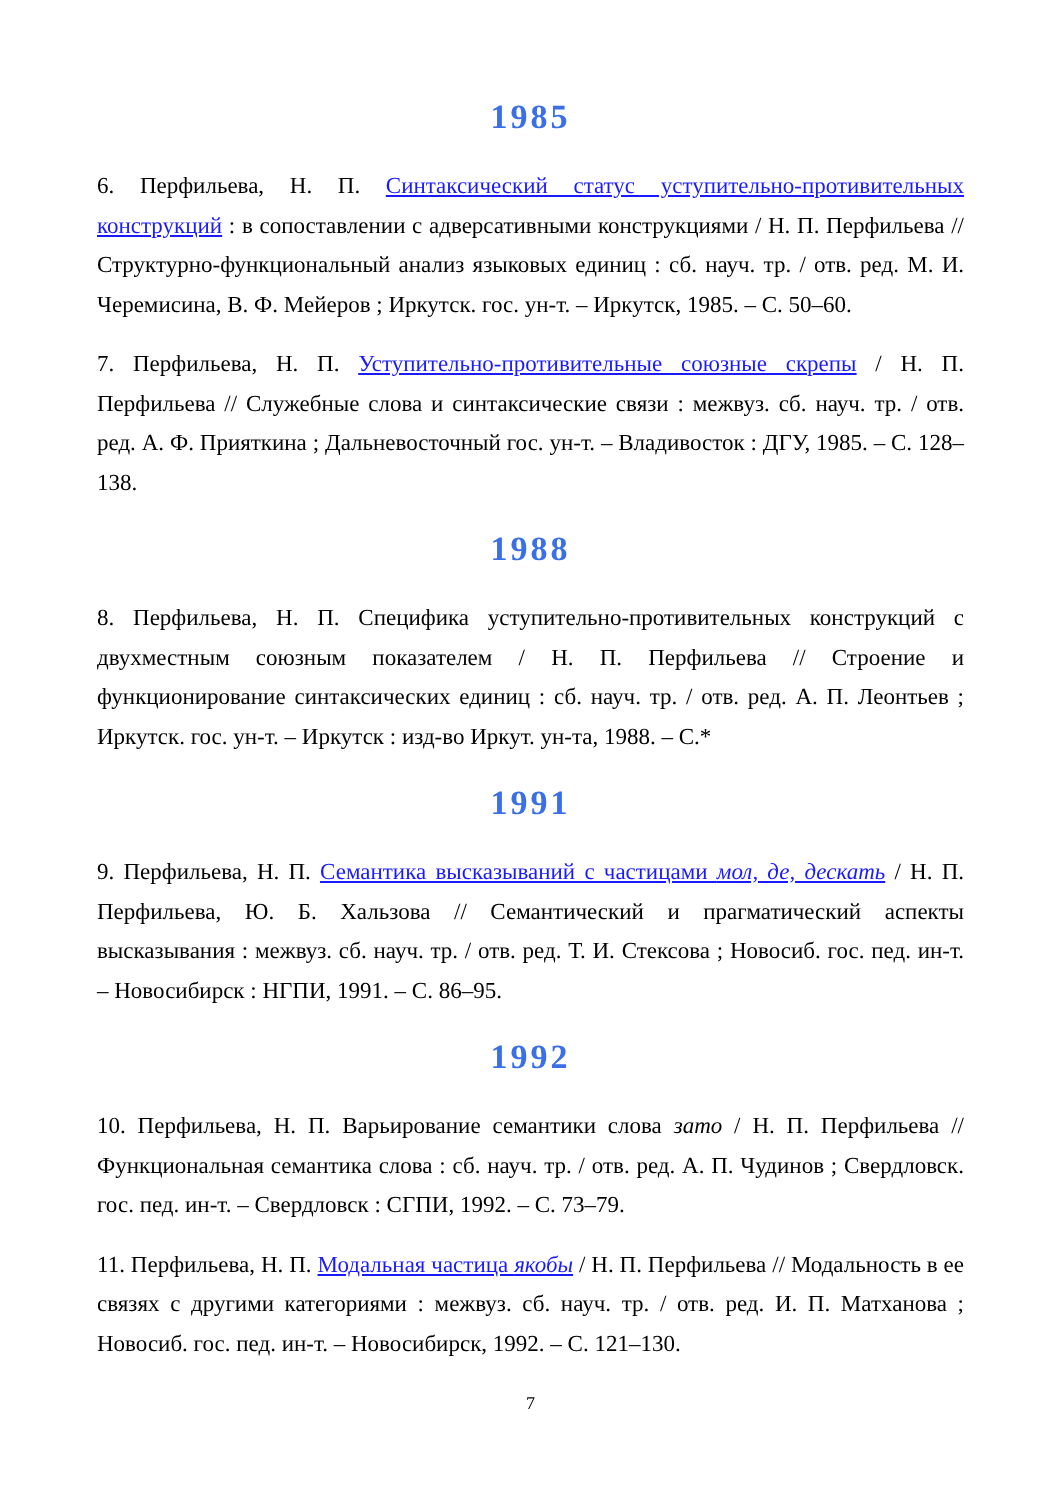1985
6. Перфильева, Н. П. Синтаксический статус уступительно-противительных конструкций : в сопоставлении с адверсативными конструкциями / Н. П. Перфильева // Структурно-функциональный анализ языковых единиц : сб. науч. тр. / отв. ред. М. И. Черемисина, В. Ф. Мейеров ; Иркутск. гос. ун-т. – Иркутск, 1985. – С. 50–60.
7. Перфильева, Н. П. Уступительно-противительные союзные скрепы / Н. П. Перфильева // Служебные слова и синтаксические связи : межвуз. сб. науч. тр. / отв. ред. А. Ф. Прияткина ; Дальневосточный гос. ун-т. – Владивосток : ДГУ, 1985. – С. 128–138.
1988
8. Перфильева, Н. П. Специфика уступительно-противительных конструкций с двухместным союзным показателем / Н. П. Перфильева // Строение и функционирование синтаксических единиц : сб. науч. тр. / отв. ред. А. П. Леонтьев ; Иркутск. гос. ун-т. – Иркутск : изд-во Иркут. ун-та, 1988. – С.*
1991
9. Перфильева, Н. П. Семантика высказываний с частицами мол, де, дескать / Н. П. Перфильева, Ю. Б. Хальзова // Семантический и прагматический аспекты высказывания : межвуз. сб. науч. тр. / отв. ред. Т. И. Стексова ; Новосиб. гос. пед. ин-т. – Новосибирск : НГПИ, 1991. – С. 86–95.
1992
10. Перфильева, Н. П. Варьирование семантики слова зато / Н. П. Перфильева // Функциональная семантика слова : сб. науч. тр. / отв. ред. А. П. Чудинов ; Свердловск. гос. пед. ин-т. – Свердловск : СГПИ, 1992. – С. 73–79.
11. Перфильева, Н. П. Модальная частица якобы / Н. П. Перфильева // Модальность в ее связях с другими категориями : межвуз. сб. науч. тр. / отв. ред. И. П. Матханова ; Новосиб. гос. пед. ин-т. – Новосибирск, 1992. – С. 121–130.
7